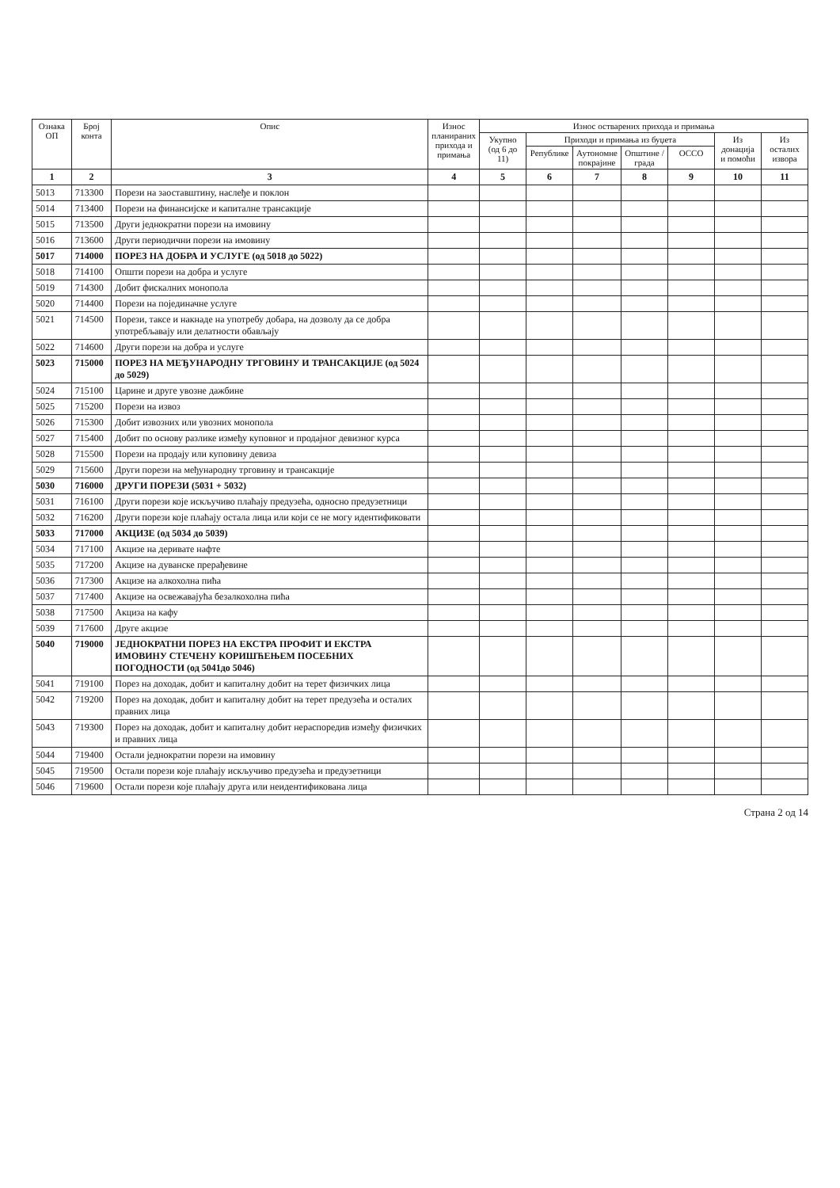| Ознака ОП | Број конта | Опис | Износ планираних прихода и примања | Износ остварених прихода и примања | | | | | | |
| --- | --- | --- | --- | --- | --- | --- | --- | --- | --- | --- |
| | | | | Укупно (од 6 до 11) | Приходи и примања из буџета | | | | Из донација и помоћи | Из осталих извора |
| | | | | | Републике | Аутономне покрајине | Општине / града | ОССО | | |
| 1 | 2 | 3 | 4 | 5 | 6 | 7 | 8 | 9 | 10 | 11 |
| 5013 | 713300 | Порези на заоставштину, наслеђе и поклон | | | | | | | | |
| 5014 | 713400 | Порези на финансијске и капиталне трансакције | | | | | | | | |
| 5015 | 713500 | Други једнократни порези на имовину | | | | | | | | |
| 5016 | 713600 | Други периодични порези на имовину | | | | | | | | |
| 5017 | 714000 | ПОРЕЗ НА ДОБРА И УСЛУГЕ (од 5018 до 5022) | | | | | | | | |
| 5018 | 714100 | Општи порези на добра и услуге | | | | | | | | |
| 5019 | 714300 | Добит фискалних монопола | | | | | | | | |
| 5020 | 714400 | Порези на појединачне услуге | | | | | | | | |
| 5021 | 714500 | Порези, таксе и накнаде на употребу добара, на дозволу да се добра употребљавају или делатности обављају | | | | | | | | |
| 5022 | 714600 | Други порези на добра и услуге | | | | | | | | |
| 5023 | 715000 | ПОРЕЗ НА МЕЂУНАРОДНУ ТРГОВИНУ И ТРАНСАКЦИЈЕ (од 5024 до 5029) | | | | | | | | |
| 5024 | 715100 | Царине и друге увозне дажбине | | | | | | | | |
| 5025 | 715200 | Порези на извоз | | | | | | | | |
| 5026 | 715300 | Добит извозних или увозних монопола | | | | | | | | |
| 5027 | 715400 | Добит по основу разлике између куповног и продајног девизног курса | | | | | | | | |
| 5028 | 715500 | Порези на продају или куповину девиза | | | | | | | | |
| 5029 | 715600 | Други порези на међународну трговину и трансакције | | | | | | | | |
| 5030 | 716000 | ДРУГИ ПОРЕЗИ (5031 + 5032) | | | | | | | | |
| 5031 | 716100 | Други порези које искључиво плаћају предузећа, односно предузетници | | | | | | | | |
| 5032 | 716200 | Други порези које плаћају остала лица или који се не могу идентификовати | | | | | | | | |
| 5033 | 717000 | АКЦИЗЕ (од 5034 до 5039) | | | | | | | | |
| 5034 | 717100 | Акцизе на деривате нафте | | | | | | | | |
| 5035 | 717200 | Акцизе на дуванске прерађевине | | | | | | | | |
| 5036 | 717300 | Акцизе на алкохолна пића | | | | | | | | |
| 5037 | 717400 | Акцизе на освежавајућа безалкохолна пића | | | | | | | | |
| 5038 | 717500 | Акциза на кафу | | | | | | | | |
| 5039 | 717600 | Друге акцизе | | | | | | | | |
| 5040 | 719000 | ЈЕДНОКРАТНИ ПОРЕЗ НА ЕКСТРА ПРОФИТ И ЕКСТРА ИМОВИНУ СТЕЧЕНУ КОРИШЋЕЊЕМ ПОСЕБНИХ ПОГОДНОСТИ (од 5041до 5046) | | | | | | | | |
| 5041 | 719100 | Порез на доходак, добит и капиталну добит на терет физичких лица | | | | | | | | |
| 5042 | 719200 | Порез на доходак, добит и капиталну добит на терет предузећа и осталих правних лица | | | | | | | | |
| 5043 | 719300 | Порез на доходак, добит и капиталну добит нераспоредив између физичких и правних лица | | | | | | | | |
| 5044 | 719400 | Остали једнократни порези на имовину | | | | | | | | |
| 5045 | 719500 | Остали порези које плаћају искључиво предузећа и предузетници | | | | | | | | |
| 5046 | 719600 | Остали порези које плаћају друга или неидентификована лица | | | | | | | | |
Страна 2 од 14